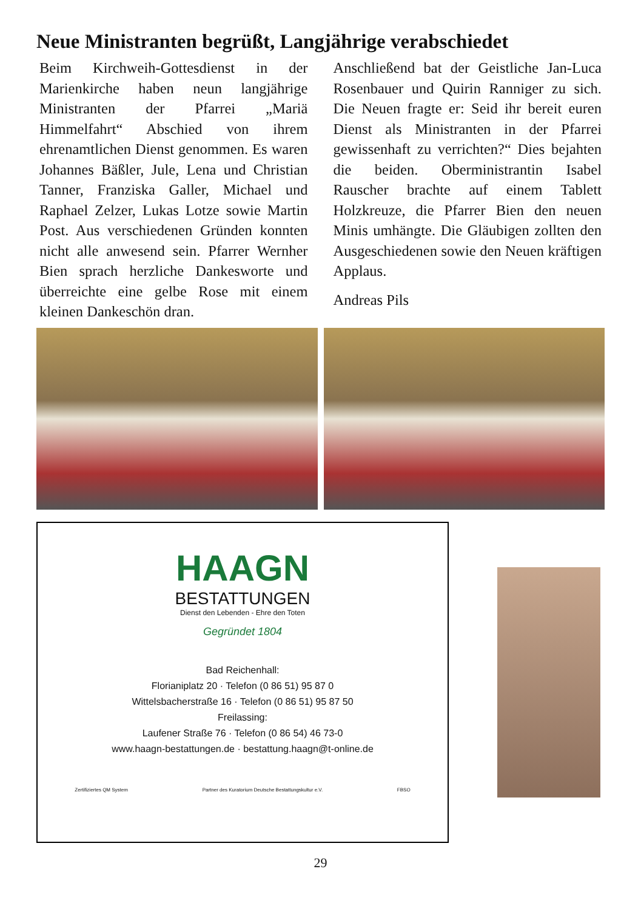Neue Ministranten begrüßt, Langjährige verabschiedet
Beim Kirchweih-Gottesdienst in der Marienkirche haben neun langjährige Ministranten der Pfarrei „Mariä Himmelfahrt“ Abschied von ihrem ehrenamtlichen Dienst genommen. Es waren Johannes Bäßler, Jule, Lena und Christian Tanner, Franziska Galler, Michael und Raphael Zelzer, Lukas Lotze sowie Martin Post. Aus verschiedenen Gründen konnten nicht alle anwesend sein. Pfarrer Wernher Bien sprach herzliche Dankesworte und überreichte eine gelbe Rose mit einem kleinen Dankeschön dran.
Anschließend bat der Geistliche Jan-Luca Rosenbauer und Quirin Ranniger zu sich. Die Neuen fragte er: Seid ihr bereit euren Dienst als Ministranten in der Pfarrei gewissenhaft zu verrichten?“ Dies bejahten die beiden. Oberministrantin Isabel Rauscher brachte auf einem Tablett Holzkreuze, die Pfarrer Bien den neuen Minis umhängte. Die Gläubigen zollten den Ausgeschiedenen sowie den Neuen kräftigen Applaus.
Andreas Pils
HAAGN
BESTATTUNGEN
Dienst den Lebenden - Ehre den Toten
Gegründet 1804
Bad Reichenhall:
Florianiplatz 20 · Telefon (0 86 51) 95 87 0
Wittelsbacherstraße 16 · Telefon (0 86 51) 95 87 50
Freilassing:
Laufener Straße 76 · Telefon (0 86 54) 46 73-0
www.haagn-bestattungen.de · bestattung.haagn@t-online.de
Zertifiziertes QM System Partner des Kuratorium Deutsche Bestattungskultur e.V. FBSO
29